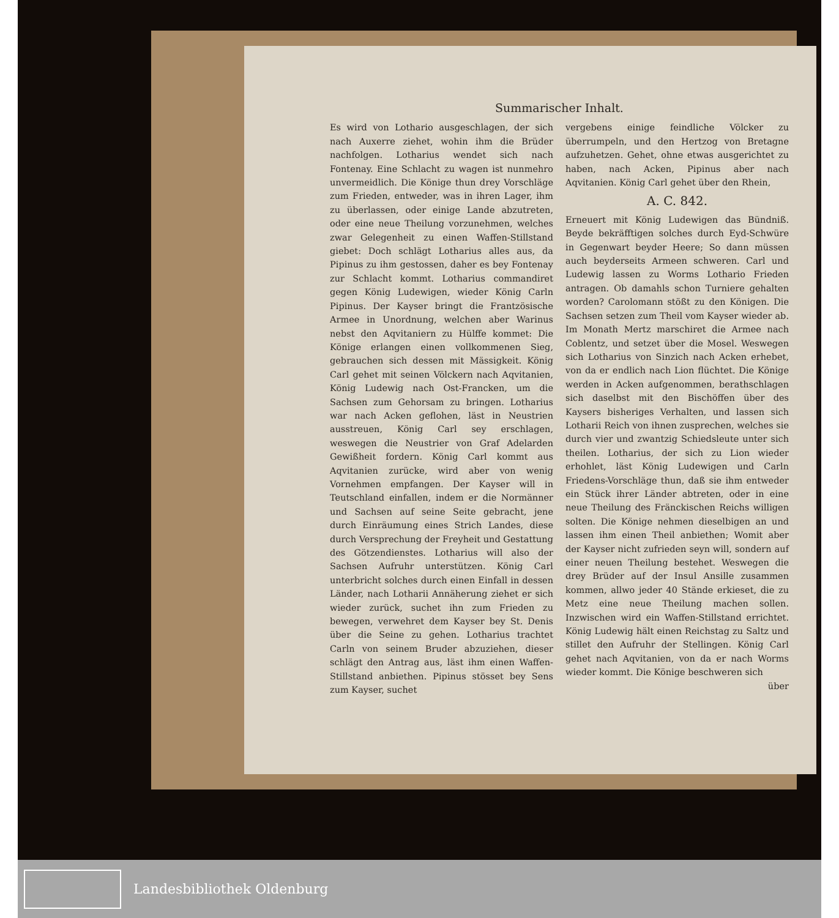Summarischer Inhalt.
Es wird von Lothario ausgeschlagen, der sich nach Auxerre ziehet, wohin ihm die Brüder nachfolgen. Lotharius wendet sich nach Fontenay. Eine Schlacht zu wagen ist nunmehro unvermeidlich. Die Könige thun drey Vorschläge zum Frieden, entweder, was in ihren Lager, ihm zu überlassen, oder einige Lande abzutreten, oder eine neue Theilung vorzunehmen, welches zwar Gelegenheit zu einen Waffen-Stillstand giebet: Doch schlägt Lotharius alles aus, da Pipinus zu ihm gestossen, daher es bey Fontenay zur Schlacht kommt. Lotharius commandiret gegen König Ludewigen, wieder König Carln Pipinus. Der Kayser bringt die Frantzösische Armee in Unordnung, welchen aber Warinus nebst den Aqvitaniern zu Hülffe kommet: Die Könige erlangen einen vollkommenen Sieg, gebrauchen sich dessen mit Mässigkeit. König Carl gehet mit seinen Völckern nach Aqvitanien, König Ludewig nach Ost-Francken, um die Sachsen zum Gehorsam zu bringen. Lotharius war nach Acken geflohen, läst in Neustrien ausstreuen, König Carl sey erschlagen, weswegen die Neustrier von Graf Adelarden Gewißheit fordern. König Carl kommt aus Aqvitanien zurücke, wird aber von wenig Vornehmen empfangen. Der Kayser will in Teutschland einfallen, indem er die Normänner und Sachsen auf seine Seite gebracht, jene durch Einräumung eines Strich Landes, diese durch Versprechung der Freyheit und Gestattung des Götzendienstes. Lotharius will also der Sachsen Aufruhr unterstützen. König Carl unterbricht solches durch einen Einfall in dessen Länder, nach Lotharii Annäherung ziehet er sich wieder zurück, suchet ihn zum Frieden zu bewegen, verwehret dem Kayser bey St. Denis über die Seine zu gehen. Lotharius trachtet Carln von seinem Bruder abzuziehen, dieser schlägt den Antrag aus, läst ihm einen Waffen-Stillstand anbiethen. Pipinus stösset bey Sens zum Kayser, suchet
vergebens einige feindliche Völcker zu überrumpeln, und den Hertzog von Bretagne aufzuhetzen. Gehet, ohne etwas ausgerichtet zu haben, nach Acken, Pipinus aber nach Aqvitanien. König Carl gehet über den Rhein,
A. C. 842.
Erneuert mit König Ludewigen das Bündniß. Beyde bekräfftigen solches durch Eyd-Schwüre in Gegenwart beyder Heere; So dann müssen auch beyderseits Armeen schweren. Carl und Ludewig lassen zu Worms Lothario Frieden antragen. Ob damahls schon Turniere gehalten worden? Carolomann stößt zu den Königen. Die Sachsen setzen zum Theil vom Kayser wieder ab. Im Monath Mertz marschiret die Armee nach Coblentz, und setzet über die Mosel. Weswegen sich Lotharius von Sinzich nach Acken erhebet, von da er endlich nach Lion flüchtet. Die Könige werden in Acken aufgenommen, berathschlagen sich daselbst mit den Bischöffen über des Kaysers bisheriges Verhalten, und lassen sich Lotharii Reich von ihnen zusprechen, welches sie durch vier und zwantzig Schiedsleute unter sich theilen. Lotharius, der sich zu Lion wieder erhohlet, läst König Ludewigen und Carln Friedens-Vorschläge thun, daß sie ihm entweder ein Stück ihrer Länder abtreten, oder in eine neue Theilung des Fränckischen Reichs willigen solten. Die Könige nehmen dieselbigen an und lassen ihm einen Theil anbiethen; Womit aber der Kayser nicht zufrieden seyn will, sondern auf einer neuen Theilung bestehet. Weswegen die drey Brüder auf der Insul Ansille zusammen kommen, allwo jeder 40 Stände erkieset, die zu Metz eine neue Theilung machen sollen. Inzwischen wird ein Waffen-Stillstand errichtet. König Ludewig hält einen Reichstag zu Saltz und stillet den Aufruhr der Stellingen. König Carl gehet nach Aqvitanien, von da er nach Worms wieder kommt. Die Könige beschweren sich
über
Landesbibliothek Oldenburg